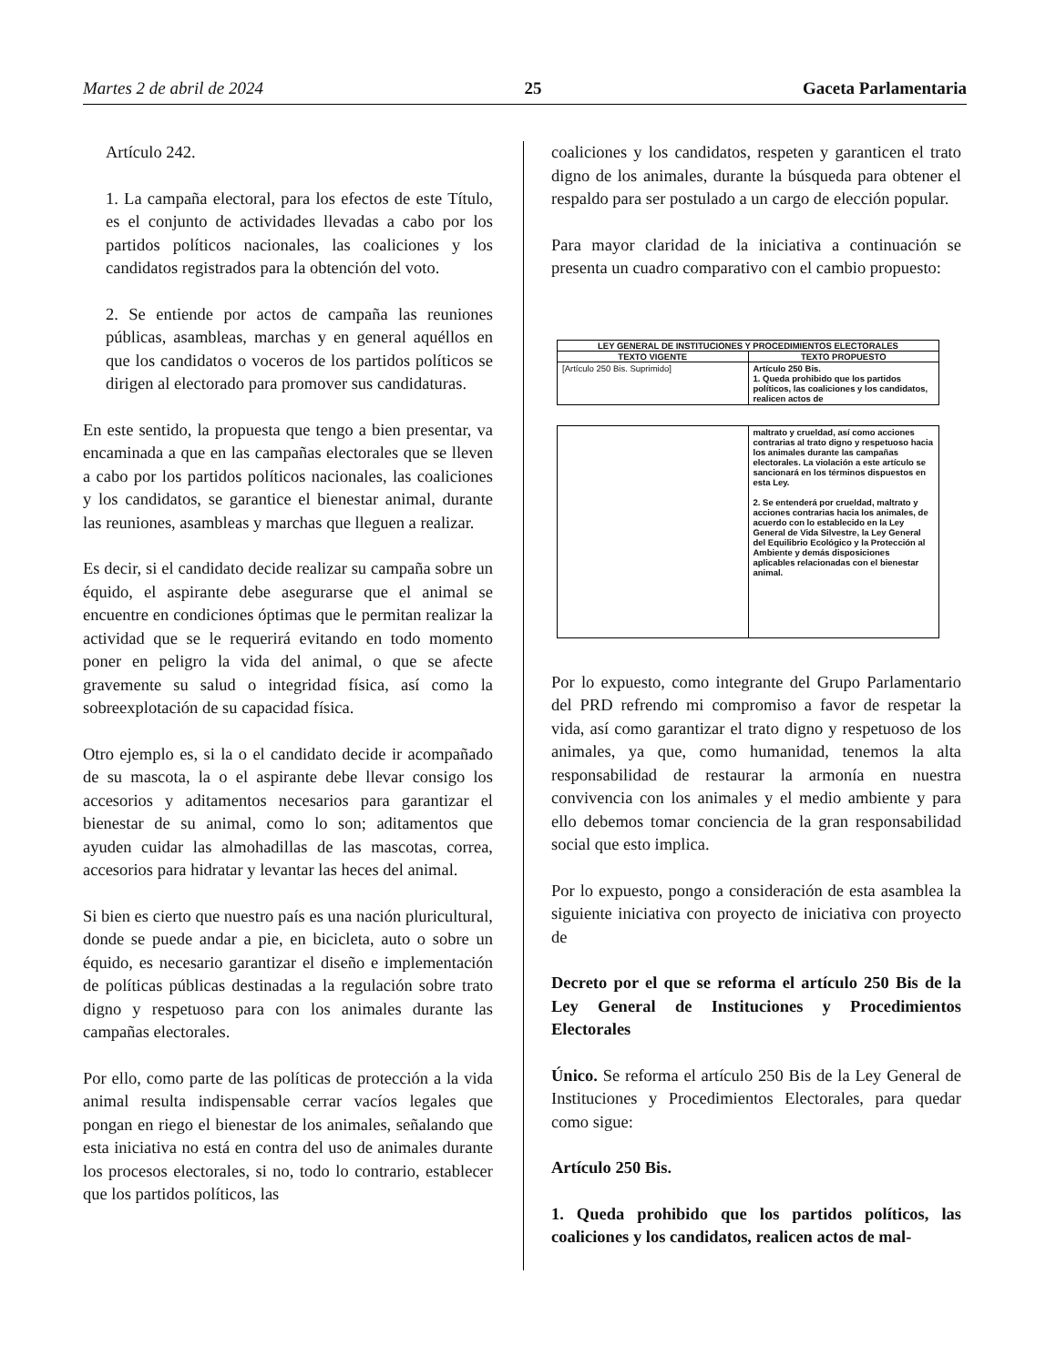Martes 2 de abril de 2024 25 Gaceta Parlamentaria
Artículo 242.
1. La campaña electoral, para los efectos de este Título, es el conjunto de actividades llevadas a cabo por los partidos políticos nacionales, las coaliciones y los candidatos registrados para la obtención del voto.
2. Se entiende por actos de campaña las reuniones públicas, asambleas, marchas y en general aquéllos en que los candidatos o voceros de los partidos políticos se dirigen al electorado para promover sus candidaturas.
En este sentido, la propuesta que tengo a bien presentar, va encaminada a que en las campañas electorales que se lleven a cabo por los partidos políticos nacionales, las coaliciones y los candidatos, se garantice el bienestar animal, durante las reuniones, asambleas y marchas que lleguen a realizar.
Es decir, si el candidato decide realizar su campaña sobre un équido, el aspirante debe asegurarse que el animal se encuentre en condiciones óptimas que le permitan realizar la actividad que se le requerirá evitando en todo momento poner en peligro la vida del animal, o que se afecte gravemente su salud o integridad física, así como la sobreexplotación de su capacidad física.
Otro ejemplo es, si la o el candidato decide ir acompañado de su mascota, la o el aspirante debe llevar consigo los accesorios y aditamentos necesarios para garantizar el bienestar de su animal, como lo son; aditamentos que ayuden cuidar las almohadillas de las mascotas, correa, accesorios para hidratar y levantar las heces del animal.
Si bien es cierto que nuestro país es una nación pluricultural, donde se puede andar a pie, en bicicleta, auto o sobre un équido, es necesario garantizar el diseño e implementación de políticas públicas destinadas a la regulación sobre trato digno y respetuoso para con los animales durante las campañas electorales.
Por ello, como parte de las políticas de protección a la vida animal resulta indispensable cerrar vacíos legales que pongan en riego el bienestar de los animales, señalando que esta iniciativa no está en contra del uso de animales durante los procesos electorales, si no, todo lo contrario, establecer que los partidos políticos, las
coaliciones y los candidatos, respeten y garanticen el trato digno de los animales, durante la búsqueda para obtener el respaldo para ser postulado a un cargo de elección popular.
Para mayor claridad de la iniciativa a continuación se presenta un cuadro comparativo con el cambio propuesto:
| LEY GENERAL DE INSTITUCIONES Y PROCEDIMIENTOS ELECTORALES | |
| --- | --- |
| TEXTO VIGENTE | TEXTO PROPUESTO |
| [Artículo 250 Bis. Suprimido] | Artículo 250 Bis. 1. Queda prohibido que los partidos políticos, las coaliciones y los candidatos, realicen actos de |
| | maltrato y crueldad, así como acciones contrarias al trato digno y respetuoso hacia los animales durante las campañas electorales. La violación a este artículo se sancionará en los términos dispuestos en esta Ley. 2. Se entenderá por crueldad, maltrato y acciones contrarias hacia los animales, de acuerdo con lo establecido en la Ley General de Vida Silvestre, la Ley General del Equilibrio Ecológico y la Protección al Ambiente y demás disposiciones aplicables relacionadas con el bienestar animal. |
Por lo expuesto, como integrante del Grupo Parlamentario del PRD refrendo mi compromiso a favor de respetar la vida, así como garantizar el trato digno y respetuoso de los animales, ya que, como humanidad, tenemos la alta responsabilidad de restaurar la armonía en nuestra convivencia con los animales y el medio ambiente y para ello debemos tomar conciencia de la gran responsabilidad social que esto implica.
Por lo expuesto, pongo a consideración de esta asamblea la siguiente iniciativa con proyecto de iniciativa con proyecto de
Decreto por el que se reforma el artículo 250 Bis de la Ley General de Instituciones y Procedimientos Electorales
Único. Se reforma el artículo 250 Bis de la Ley General de Instituciones y Procedimientos Electorales, para quedar como sigue:
Artículo 250 Bis.
1. Queda prohibido que los partidos políticos, las coaliciones y los candidatos, realicen actos de mal-